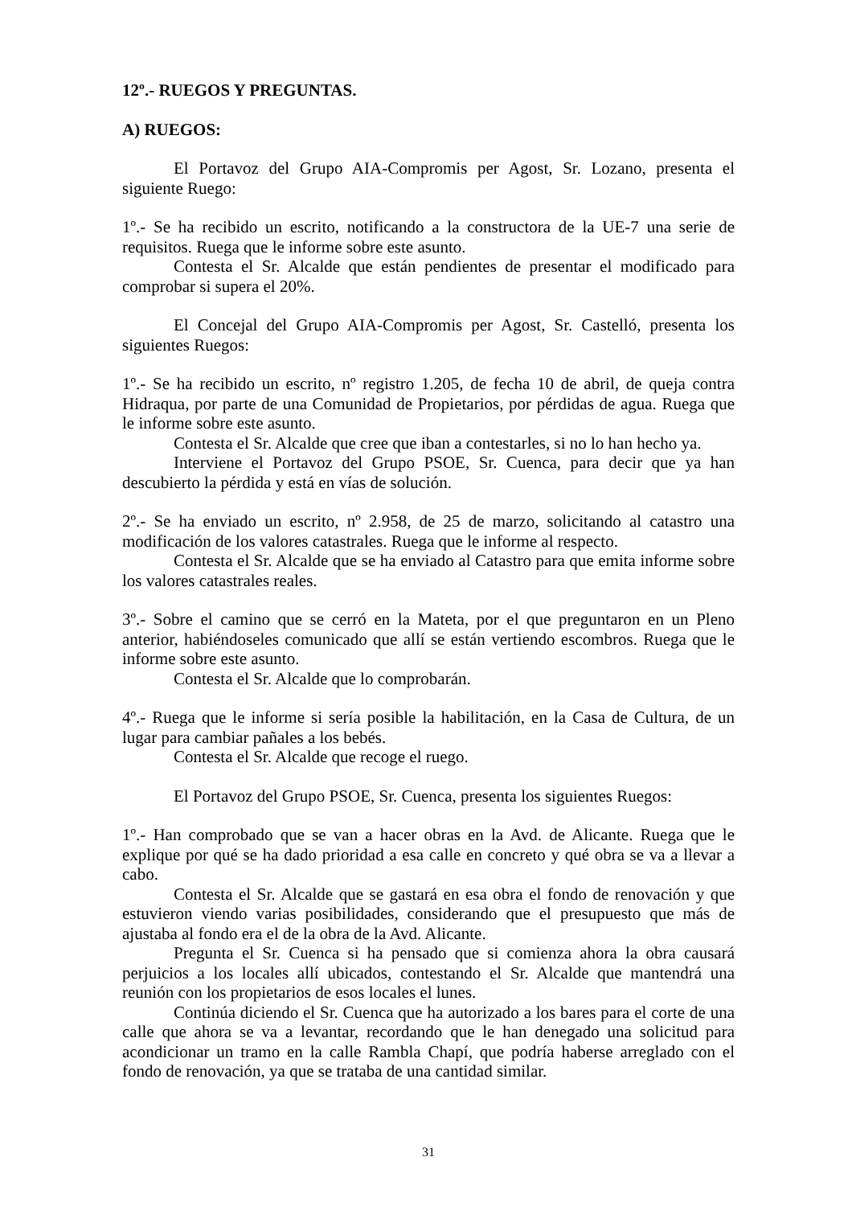12º.- RUEGOS Y PREGUNTAS.
A) RUEGOS:
El Portavoz del Grupo AIA-Compromis per Agost, Sr. Lozano, presenta el siguiente Ruego:
1º.- Se ha recibido un escrito, notificando a la constructora de la UE-7 una serie de requisitos. Ruega que le informe sobre este asunto.
Contesta el Sr. Alcalde que están pendientes de presentar el modificado para comprobar si supera el 20%.
El Concejal del Grupo AIA-Compromis per Agost, Sr. Castelló, presenta los siguientes Ruegos:
1º.- Se ha recibido un escrito, nº registro 1.205, de fecha 10 de abril, de queja contra Hidraqua, por parte de una Comunidad de Propietarios, por pérdidas de agua. Ruega que le informe sobre este asunto.
Contesta el Sr. Alcalde que cree que iban a contestarles, si no lo han hecho ya.
Interviene el Portavoz del Grupo PSOE, Sr. Cuenca, para decir que ya han descubierto la pérdida y está en vías de solución.
2º.- Se ha enviado un escrito, nº 2.958, de 25 de marzo, solicitando al catastro una modificación de los valores catastrales. Ruega que le informe al respecto.
Contesta el Sr. Alcalde que se ha enviado al Catastro para que emita informe sobre los valores catastrales reales.
3º.- Sobre el camino que se cerró en la Mateta, por el que preguntaron en un Pleno anterior, habiéndoseles comunicado que allí se están vertiendo escombros. Ruega que le informe sobre este asunto.
Contesta el Sr. Alcalde que lo comprobarán.
4º.- Ruega que le informe si sería posible la habilitación, en la Casa de Cultura, de un lugar para cambiar pañales a los bebés.
Contesta el Sr. Alcalde que recoge el ruego.
El Portavoz del Grupo PSOE, Sr. Cuenca, presenta los siguientes Ruegos:
1º.- Han comprobado que se van a hacer obras en la Avd. de Alicante. Ruega que le explique por qué se ha dado prioridad a esa calle en concreto y qué obra se va a llevar a cabo.
Contesta el Sr. Alcalde que se gastará en esa obra el fondo de renovación y que estuvieron viendo varias posibilidades, considerando que el presupuesto que más de ajustaba al fondo era el de la obra de la Avd. Alicante.
Pregunta el Sr. Cuenca si ha pensado que si comienza ahora la obra causará perjuicios a los locales allí ubicados, contestando el Sr. Alcalde que mantendrá una reunión con los propietarios de esos locales el lunes.
Continúa diciendo el Sr. Cuenca que ha autorizado a los bares para el corte de una calle que ahora se va a levantar, recordando que le han denegado una solicitud para acondicionar un tramo en la calle Rambla Chapí, que podría haberse arreglado con el fondo de renovación, ya que se trataba de una cantidad similar.
31